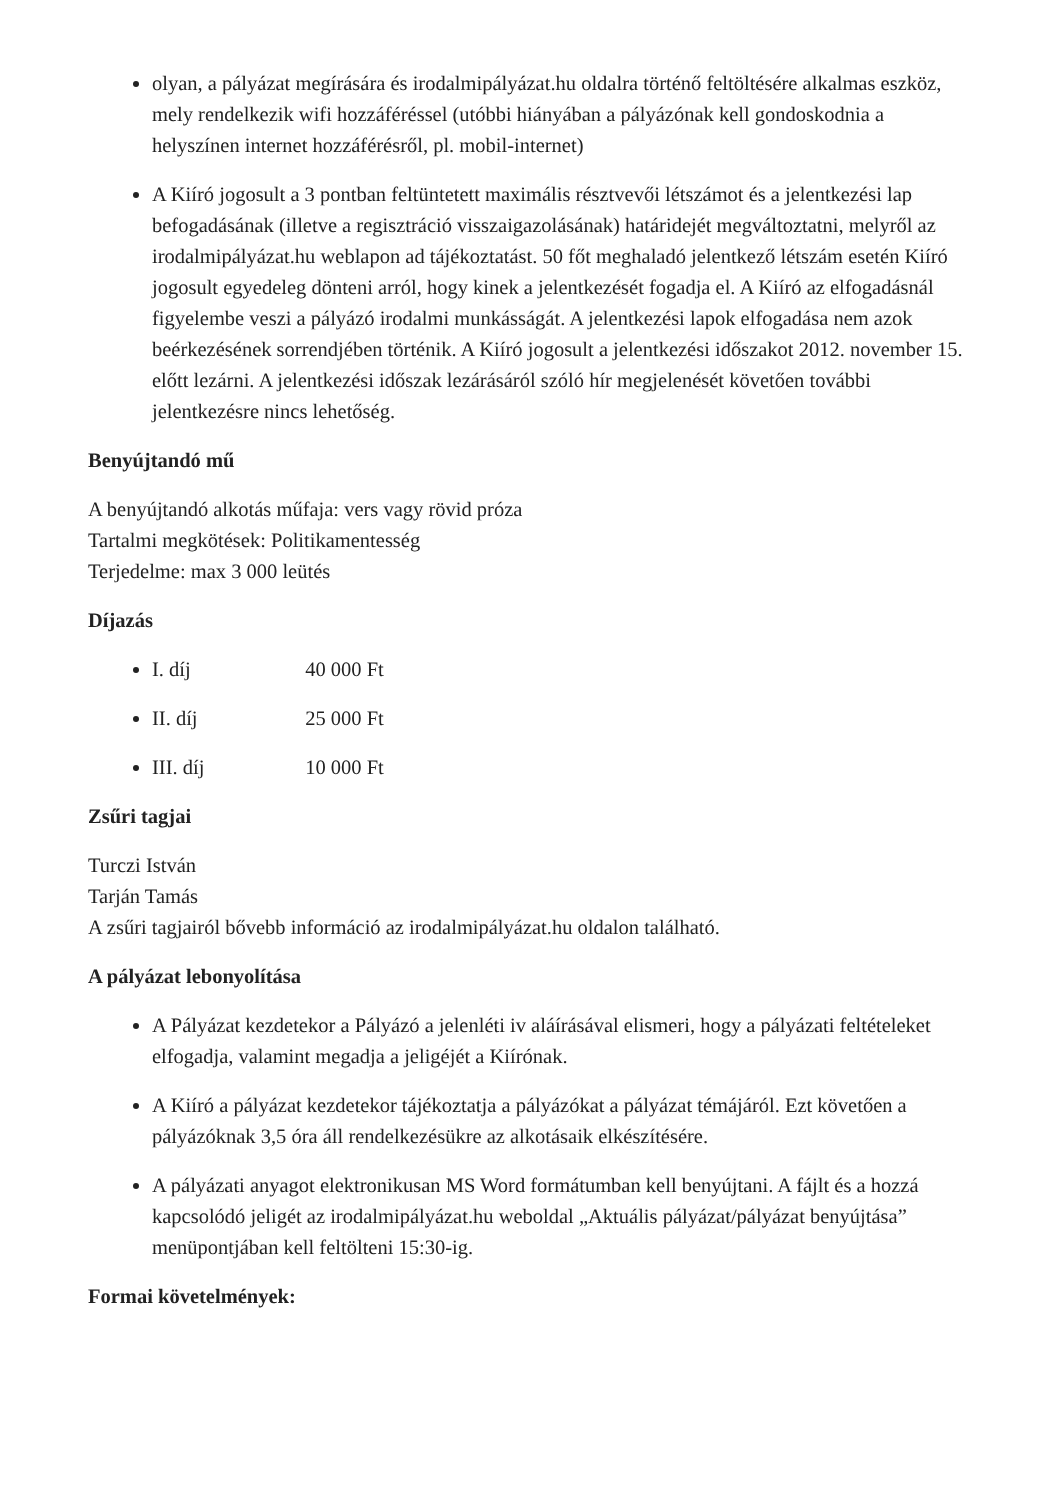olyan, a pályázat megírására és irodalmipályázat.hu oldalra történő feltöltésére alkalmas eszköz, mely rendelkezik wifi hozzáféréssel (utóbbi hiányában a pályázónak kell gondoskodnia a helyszínen internet hozzáférésről, pl. mobil-internet)
A Kiíró jogosult a 3 pontban feltüntetett maximális résztvevői létszámot és a jelentkezési lap befogadásának (illetve a regisztráció visszaigazolásának) határidejét megváltoztatni, melyről az irodalmipályázat.hu weblapon ad tájékoztatást. 50 főt meghaladó jelentkező létszám esetén Kiíró jogosult egyedeleg dönteni arról, hogy kinek a jelentkezését fogadja el. A Kiíró az elfogadásnál figyelembe veszi a pályázó irodalmi munkásságát. A jelentkezési lapok elfogadása nem azok beérkezésének sorrendjében történik. A Kiíró jogosult a jelentkezési időszakot 2012. november 15. előtt lezárni. A jelentkezési időszak lezárásáról szóló hír megjelenését követően további jelentkezésre nincs lehetőség.
Benyújtandó mű
A benyújtandó alkotás műfaja: vers vagy rövid próza
Tartalmi megkötések: Politikamentesség
Terjedelme: max 3 000 leütés
Díjazás
I. díj 40 000 Ft
II. díj 25 000 Ft
III. díj 10 000 Ft
Zsűri tagjai
Turczi István
Tarján Tamás
A zsűri tagjairól bővebb információ az irodalmipályázat.hu oldalon található.
A pályázat lebonyolítása
A Pályázat kezdetekor a Pályázó a jelenléti iv aláírásával elismeri, hogy a pályázati feltételeket elfogadja, valamint megadja a jeligéjét a Kiírónak.
A Kiíró a pályázat kezdetekor tájékoztatja a pályázókat a pályázat témájáról. Ezt követően a pályázóknak 3,5 óra áll rendelkezésükre az alkotásaik elkészítésére.
A pályázati anyagot elektronikusan MS Word formátumban kell benyújtani. A fájlt és a hozzá kapcsolódó jeligét az irodalmipályázat.hu weboldal „Aktuális pályázat/pályázat benyújtása” menüpontjában kell feltölteni 15:30-ig.
Formai követelmények: